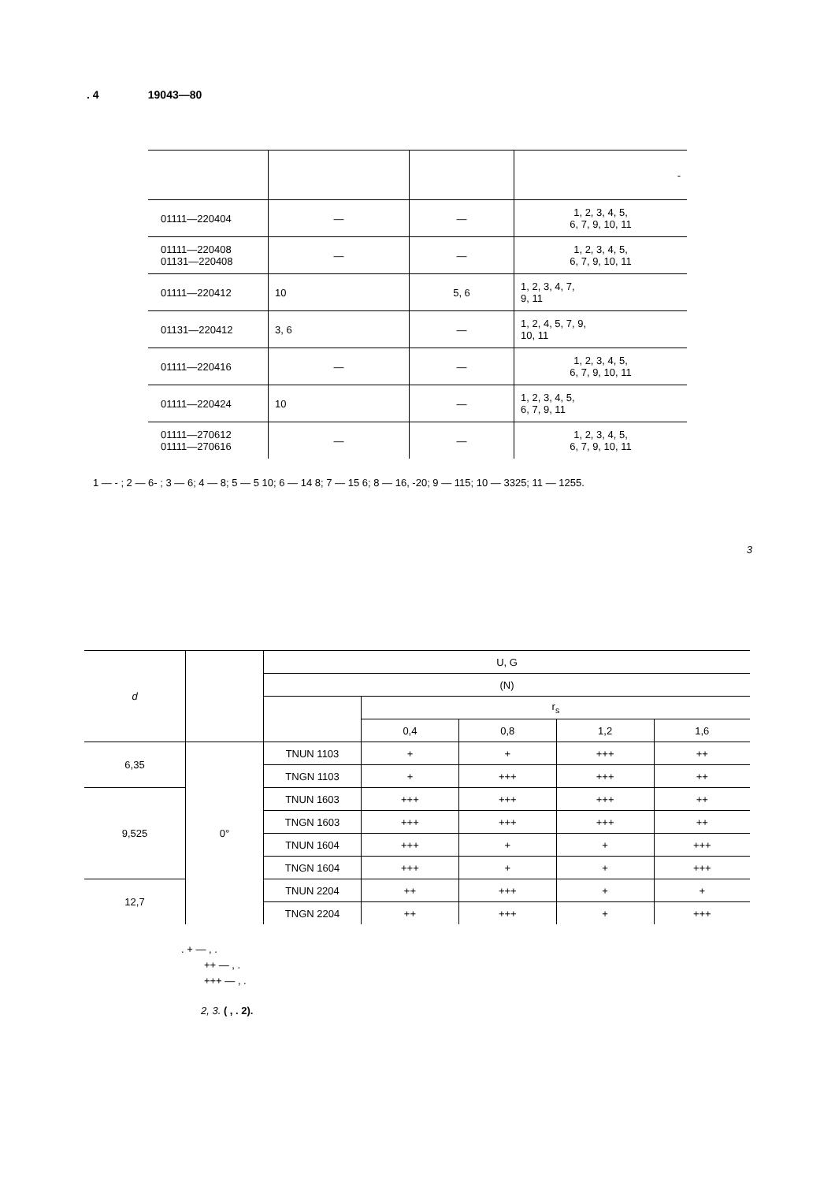. 4 19043—80
| | | | - |
| 01111—220404 | — | — | 1, 2, 3, 4, 5, 6, 7, 9, 10, 11 |
| 01111—220408 01131—220408 | — | — | 1, 2, 3, 4, 5, 6, 7, 9, 10, 11 |
| 01111—220412 | 10 | 5, 6 | 1, 2, 3, 4, 7, 9, 11 |
| 01131—220412 | 3, 6 | — | 1, 2, 4, 5, 7, 9, 10, 11 |
| 01111—220416 | — | — | 1, 2, 3, 4, 5, 6, 7, 9, 10, 11 |
| 01111—220424 | 10 | — | 1, 2, 3, 4, 5, 6, 7, 9, 11 |
| 01111—270612 01111—270616 | — | — | 1, 2, 3, 4, 5, 6, 7, 9, 10, 11 |
1 — - ; 2 — 6- ; 3 — 6; 4 — 8; 5 — 5 10; 6 — 14 8; 7 — 15 6; 8 — 16, -20; 9 — 115; 10 — 3325; 11 — 1255.
3
| d | | U, G | | | | |
| | | (N) | | | | |
| | | | r<sub>s</sub> | | | |
| | | | 0,4 | 0,8 | 1,2 | 1,6 |
| 6,35 | 0° | TNUN 1103 | + | + | +++ | ++ |
| | | TNGN 1103 | + | +++ | +++ | ++ |
| 9,525 | | TNUN 1603 | +++ | +++ | +++ | ++ |
| | | TNGN 1603 | +++ | +++ | +++ | ++ |
| | | TNUN 1604 | +++ | + | + | +++ |
| | | TNGN 1604 | +++ | + | + | +++ |
| 12,7 | | TNUN 2204 | ++ | +++ | + | + |
| | | TNGN 2204 | ++ | +++ | + | +++ |
. + — , .
++ — , .
+++ — , .
2, 3. ( , . 2).